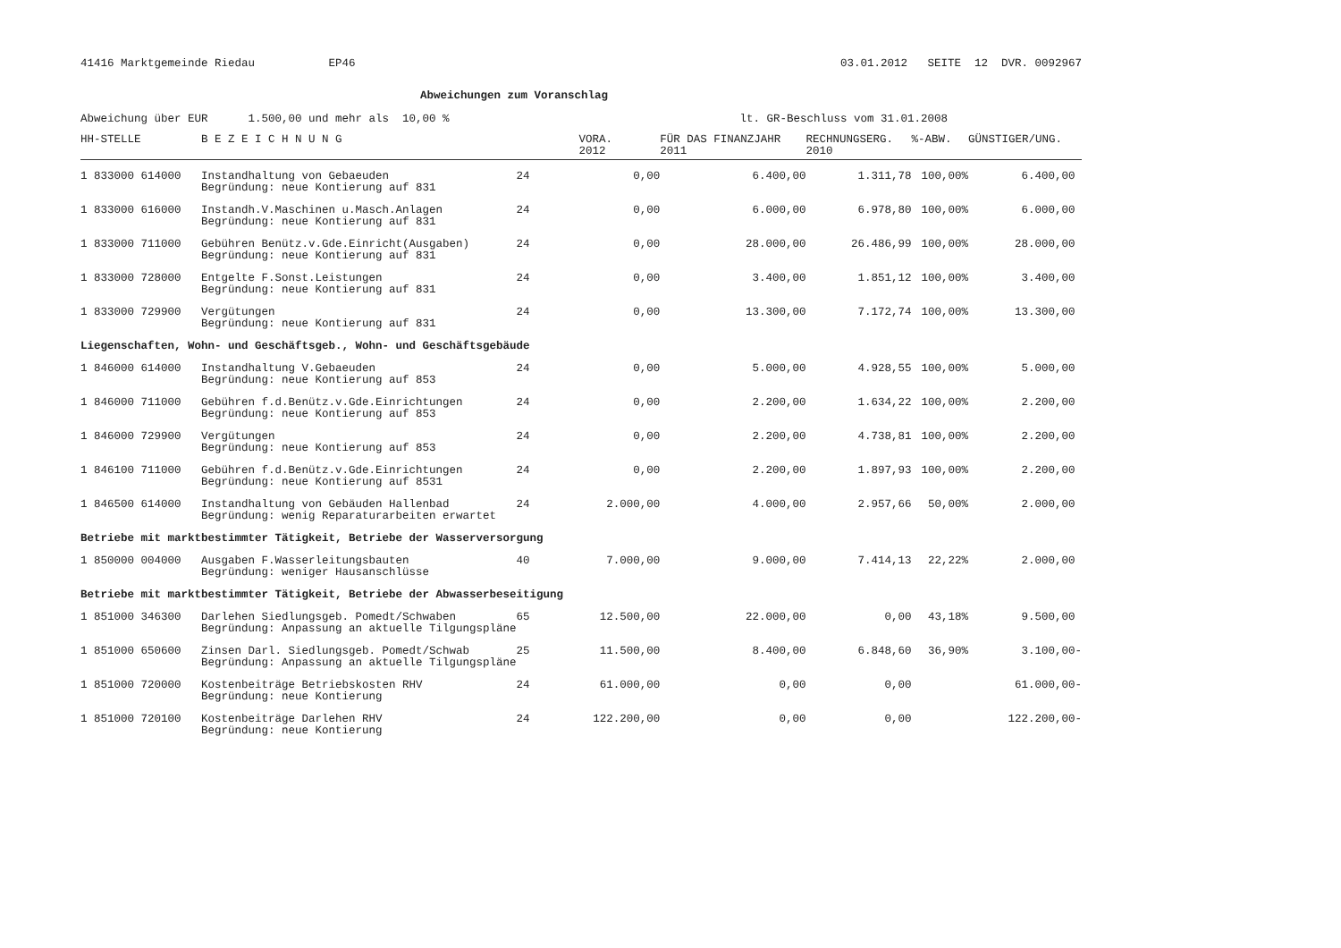41416 Marktgemeinde Riedau EP46 03.01.2012 SEITE 12 DVR. 0092967
Abweichungen zum Voranschlag
Abweichung über EUR 1.500,00 und mehr als 10,00 % lt. GR-Beschluss vom 31.01.2008
| HH-STELLE | B E Z E I C H N U N G | | VORA. 2012 | FÜR DAS FINANZJAHR 2011 | RECHNUNGSERG. 2010 | %-ABW. | GÜNSTIGER/UNG. |
| --- | --- | --- | --- | --- | --- | --- | --- |
| 1 833000 614000 | Instandhaltung von Gebaeuden Begründung: neue Kontierung auf 831 | 24 | 0,00 | 6.400,00 | 1.311,78 | 100,00% | 6.400,00 |
| 1 833000 616000 | Instandh.V.Maschinen u.Masch.Anlagen Begründung: neue Kontierung auf 831 | 24 | 0,00 | 6.000,00 | 6.978,80 | 100,00% | 6.000,00 |
| 1 833000 711000 | Gebühren Benütz.v.Gde.Einricht(Ausgaben) Begründung: neue Kontierung auf 831 | 24 | 0,00 | 28.000,00 | 26.486,99 | 100,00% | 28.000,00 |
| 1 833000 728000 | Entgelte F.Sonst.Leistungen Begründung: neue Kontierung auf 831 | 24 | 0,00 | 3.400,00 | 1.851,12 | 100,00% | 3.400,00 |
| 1 833000 729900 | Vergütungen Begründung: neue Kontierung auf 831 | 24 | 0,00 | 13.300,00 | 7.172,74 | 100,00% | 13.300,00 |
| Liegenschaften, Wohn- und Geschäftsgeb., Wohn- und Geschäftsgebäude | | | | | | | |
| 1 846000 614000 | Instandhaltung V.Gebaeuden Begründung: neue Kontierung auf 853 | 24 | 0,00 | 5.000,00 | 4.928,55 | 100,00% | 5.000,00 |
| 1 846000 711000 | Gebühren f.d.Benütz.v.Gde.Einrichtungen Begründung: neue Kontierung auf 853 | 24 | 0,00 | 2.200,00 | 1.634,22 | 100,00% | 2.200,00 |
| 1 846000 729900 | Vergütungen Begründung: neue Kontierung auf 853 | 24 | 0,00 | 2.200,00 | 4.738,81 | 100,00% | 2.200,00 |
| 1 846100 711000 | Gebühren f.d.Benütz.v.Gde.Einrichtungen Begründung: neue Kontierung auf 8531 | 24 | 0,00 | 2.200,00 | 1.897,93 | 100,00% | 2.200,00 |
| 1 846500 614000 | Instandhaltung von Gebäuden Hallenbad Begründung: wenig Reparaturarbeiten erwartet | 24 | 2.000,00 | 4.000,00 | 2.957,66 | 50,00% | 2.000,00 |
| Betriebe mit marktbestimmter Tätigkeit, Betriebe der Wasserversorgung | | | | | | | |
| 1 850000 004000 | Ausgaben F.Wasserleitungsbauten Begründung: weniger Hausanschlüsse | 40 | 7.000,00 | 9.000,00 | 7.414,13 | 22,22% | 2.000,00 |
| Betriebe mit marktbestimmter Tätigkeit, Betriebe der Abwasserbeseitigung | | | | | | | |
| 1 851000 346300 | Darlehen Siedlungsgeb. Pomedt/Schwaben Begründung: Anpassung an aktuelle Tilgungspläne | 65 | 12.500,00 | 22.000,00 | 0,00 | 43,18% | 9.500,00 |
| 1 851000 650600 | Zinsen Darl. Siedlungsgeb. Pomedt/Schwab Begründung: Anpassung an aktuelle Tilgungspläne | 25 | 11.500,00 | 8.400,00 | 6.848,60 | 36,90% | 3.100,00- |
| 1 851000 720000 | Kostenbeiträge Betriebskosten RHV Begründung: neue Kontierung | 24 | 61.000,00 | 0,00 | 0,00 | | 61.000,00- |
| 1 851000 720100 | Kostenbeiträge Darlehen RHV Begründung: neue Kontierung | 24 | 122.200,00 | 0,00 | 0,00 | | 122.200,00- |